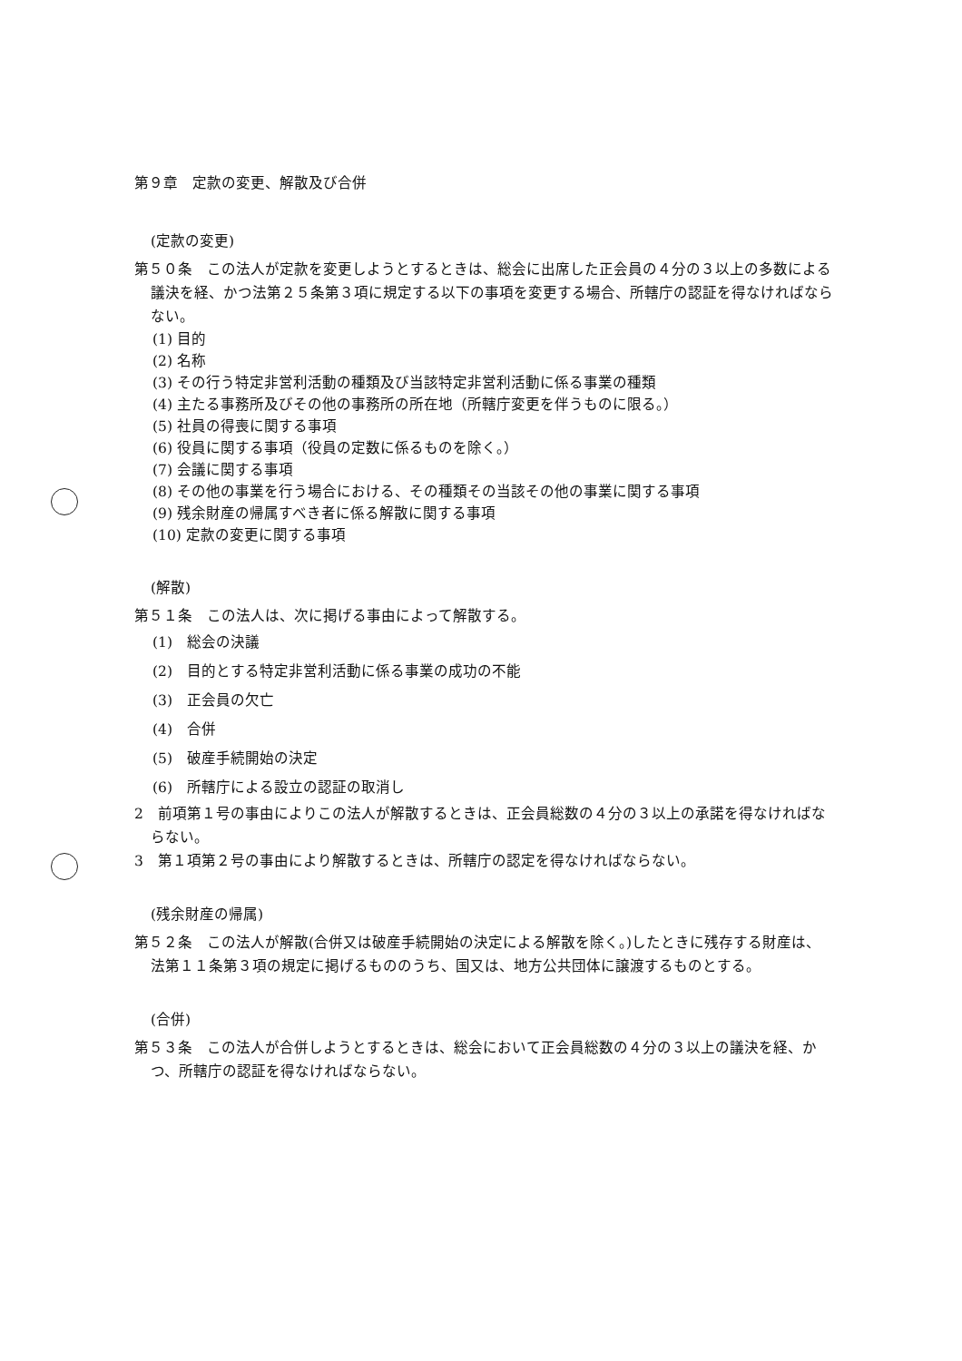第９章　定款の変更、解散及び合併
(定款の変更)
第５０条　この法人が定款を変更しようとするときは、総会に出席した正会員の４分の３以上の多数による議決を経、かつ法第２５条第３項に規定する以下の事項を変更する場合、所轄庁の認証を得なければならない。
(1) 目的
(2) 名称
(3) その行う特定非営利活動の種類及び当該特定非営利活動に係る事業の種類
(4) 主たる事務所及びその他の事務所の所在地（所轄庁変更を伴うものに限る。）
(5) 社員の得喪に関する事項
(6) 役員に関する事項（役員の定数に係るものを除く。）
(7) 会議に関する事項
(8) その他の事業を行う場合における、その種類その当該その他の事業に関する事項
(9) 残余財産の帰属すべき者に係る解散に関する事項
(10) 定款の変更に関する事項
(解散)
第５１条　この法人は、次に掲げる事由によって解散する。
(1)　総会の決議
(2)　目的とする特定非営利活動に係る事業の成功の不能
(3)　正会員の欠亡
(4)　合併
(5)　破産手続開始の決定
(6)　所轄庁による設立の認証の取消し
2　前項第１号の事由によりこの法人が解散するときは、正会員総数の４分の３以上の承諾を得なければならない。
3　第１項第２号の事由により解散するときは、所轄庁の認定を得なければならない。
(残余財産の帰属)
第５２条　この法人が解散(合併又は破産手続開始の決定による解散を除く。)したときに残存する財産は、法第１１条第３項の規定に掲げるもののうち、国又は、地方公共団体に譲渡するものとする。
(合併)
第５３条　この法人が合併しようとするときは、総会において正会員総数の４分の３以上の議決を経、かつ、所轄庁の認証を得なければならない。